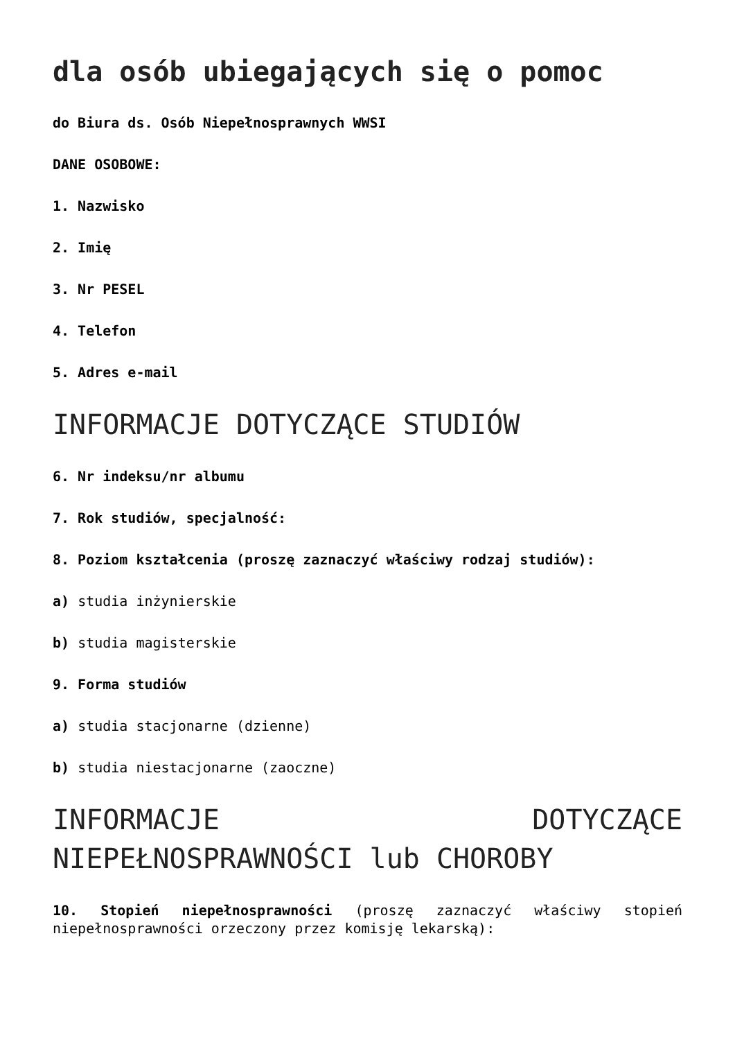dla osób ubiegających się o pomoc
do Biura ds. Osób Niepełnosprawnych WWSI
DANE OSOBOWE:
1. Nazwisko
2. Imię
3. Nr PESEL
4. Telefon
5. Adres e-mail
INFORMACJE DOTYCZĄCE STUDIÓW
6. Nr indeksu/nr albumu
7. Rok studiów, specjalność:
8. Poziom kształcenia (proszę zaznaczyć właściwy rodzaj studiów):
a) studia inżynierskie
b) studia magisterskie
9. Forma studiów
a) studia stacjonarne (dzienne)
b) studia niestacjonarne (zaoczne)
INFORMACJE DOTYCZĄCE NIEPEŁNOSPRAWNOŚCI lub CHOROBY
10. Stopień niepełnosprawności (proszę zaznaczyć właściwy stopień niepełnosprawności orzeczony przez komisję lekarską):